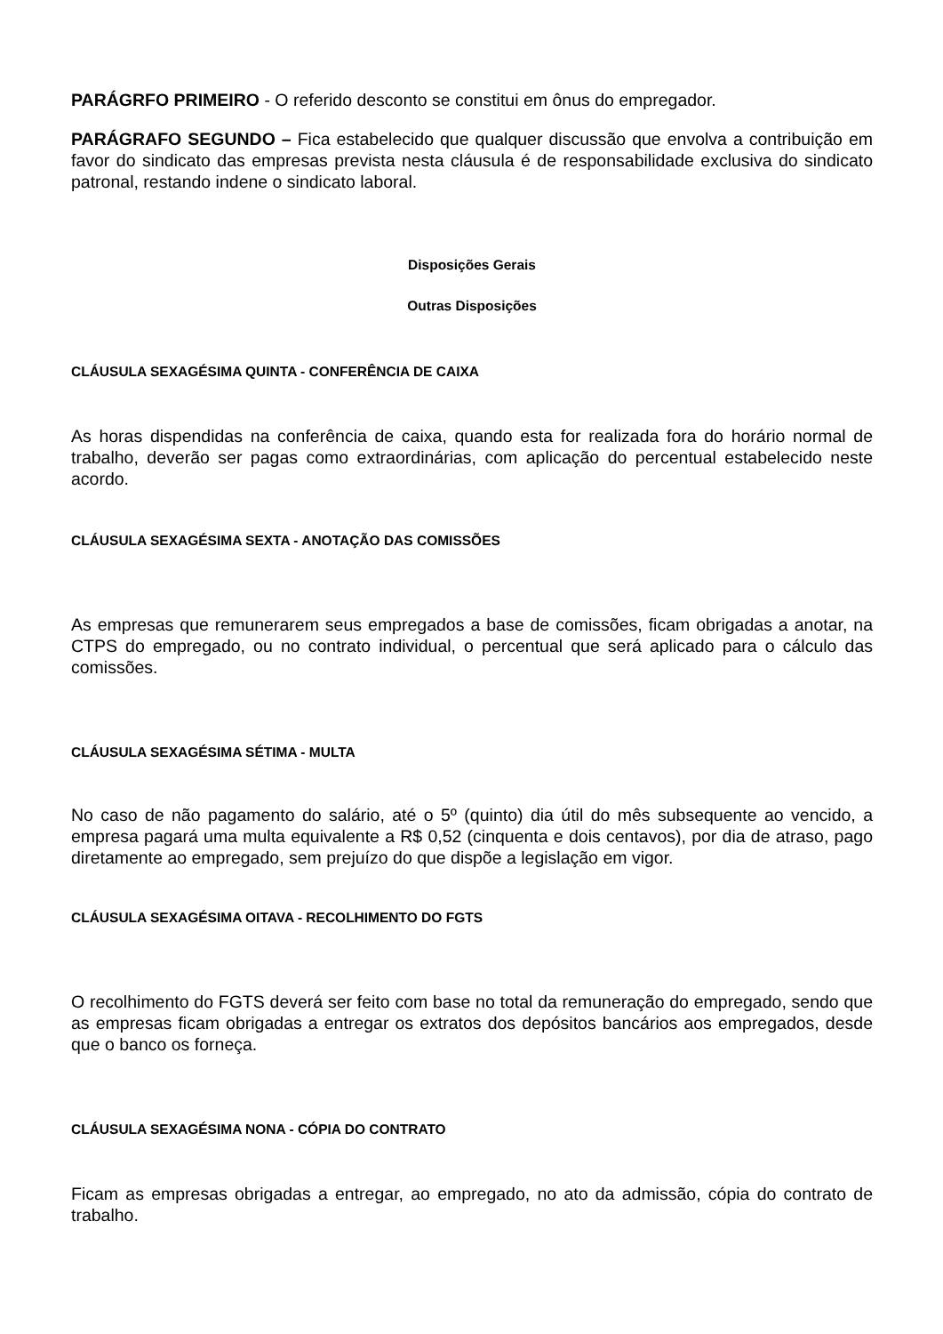PARÁGRFO PRIMEIRO - O referido desconto se constitui em ônus do empregador.
PARÁGRAFO SEGUNDO – Fica estabelecido que qualquer discussão que envolva a contribuição em favor do sindicato das empresas prevista nesta cláusula é de responsabilidade exclusiva do sindicato patronal, restando indene o sindicato laboral.
Disposições Gerais
Outras Disposições
CLÁUSULA SEXAGÉSIMA QUINTA - CONFERÊNCIA DE CAIXA
As horas dispendidas na conferência de caixa, quando esta for realizada fora do horário normal de trabalho, deverão ser pagas como extraordinárias, com aplicação do percentual estabelecido neste acordo.
CLÁUSULA SEXAGÉSIMA SEXTA - ANOTAÇÃO DAS COMISSÕES
As empresas que remunerarem seus empregados a base de comissões, ficam obrigadas a anotar, na CTPS do empregado, ou no contrato individual, o percentual que será aplicado para o cálculo das comissões.
CLÁUSULA SEXAGÉSIMA SÉTIMA - MULTA
No caso de não pagamento do salário, até o 5º (quinto) dia útil do mês subsequente ao vencido, a empresa pagará uma multa equivalente a R$ 0,52 (cinquenta e dois centavos), por dia de atraso, pago diretamente ao empregado, sem prejuízo do que dispõe a legislação em vigor.
CLÁUSULA SEXAGÉSIMA OITAVA - RECOLHIMENTO DO FGTS
O recolhimento do FGTS deverá ser feito com base no total da remuneração do empregado, sendo que as empresas ficam obrigadas a entregar os extratos dos depósitos bancários aos empregados, desde que o banco os forneça.
CLÁUSULA SEXAGÉSIMA NONA - CÓPIA DO CONTRATO
Ficam as empresas obrigadas a entregar, ao empregado, no ato da admissão, cópia do contrato de trabalho.